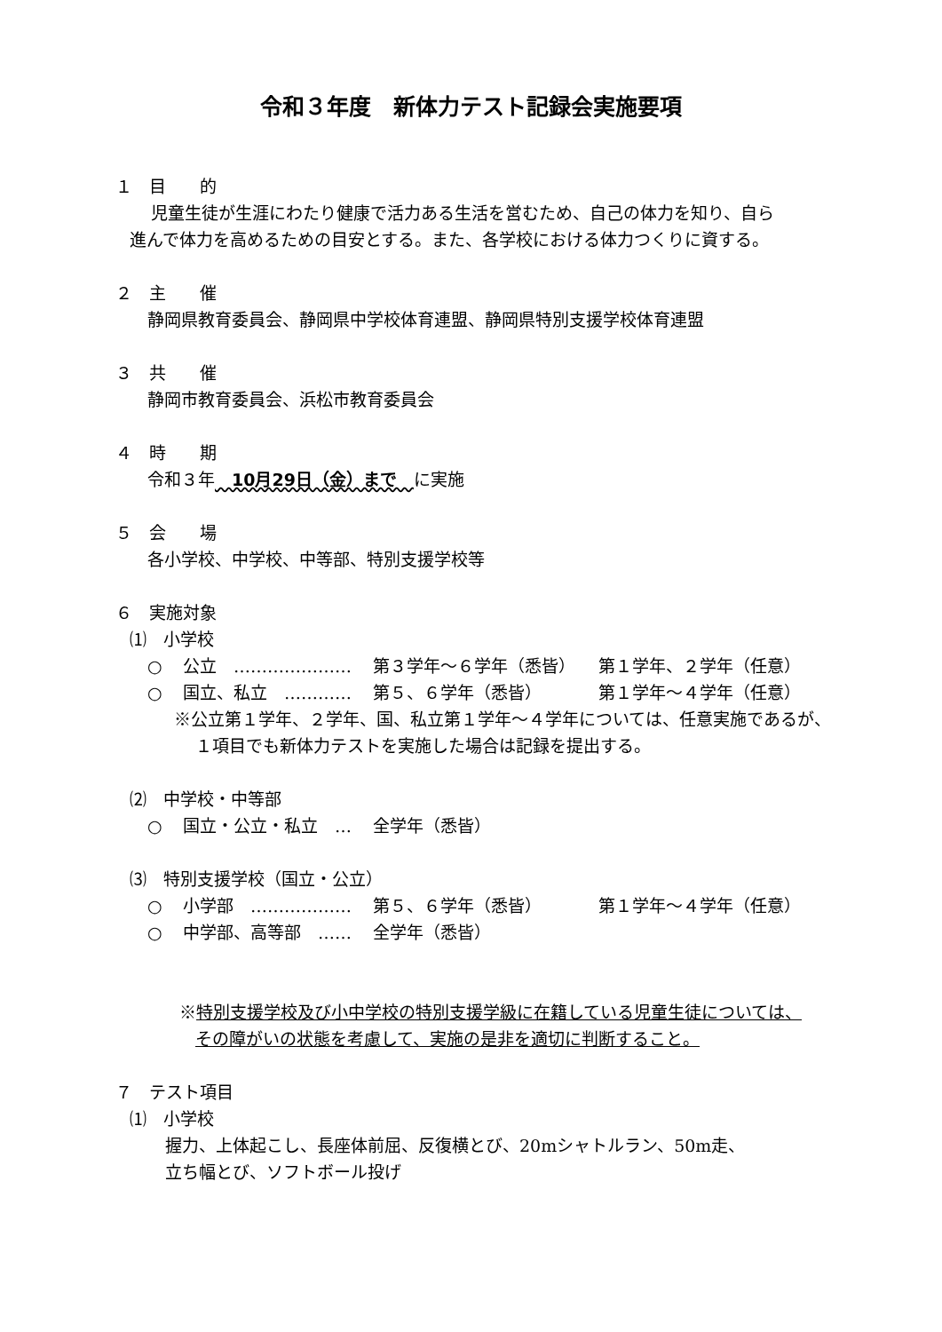令和３年度　新体力テスト記録会実施要項
１　目　　的
児童生徒が生涯にわたり健康で活力ある生活を営むため、自己の体力を知り、自ら
進んで体力を高めるための目安とする。また、各学校における体力つくりに資する。
２　主　　催
静岡県教育委員会、静岡県中学校体育連盟、静岡県特別支援学校体育連盟
３　共　　催
静岡市教育委員会、浜松市教育委員会
４　時　　期
令和３年　10月29日（金）まで　に実施
５　会　　場
各小学校、中学校、中等部、特別支援学校等
６　実施対象
⑴　小学校
○ 公立　………………… 第３学年～６学年（悉皆） 第１学年、２学年（任意）
○ 国立、私立　………… 第５、６学年（悉皆） 第１学年～４学年（任意）
※公立第１学年、２学年、国、私立第１学年～４学年については、任意実施であるが、
１項目でも新体力テストを実施した場合は記録を提出する。
⑵　中学校・中等部
○ 国立・公立・私立　… 全学年（悉皆）
⑶　特別支援学校（国立・公立）
○ 小学部　……………… 第５、６学年（悉皆） 第１学年～４学年（任意）
○ 中学部、高等部　…… 全学年（悉皆）
※特別支援学校及び小中学校の特別支援学級に在籍している児童生徒については、
その障がいの状態を考慮して、実施の是非を適切に判断すること。
７　テスト項目
⑴　小学校
握力、上体起こし、長座体前屈、反復横とび、20mシャトルラン、50m走、
立ち幅とび、ソフトボール投げ